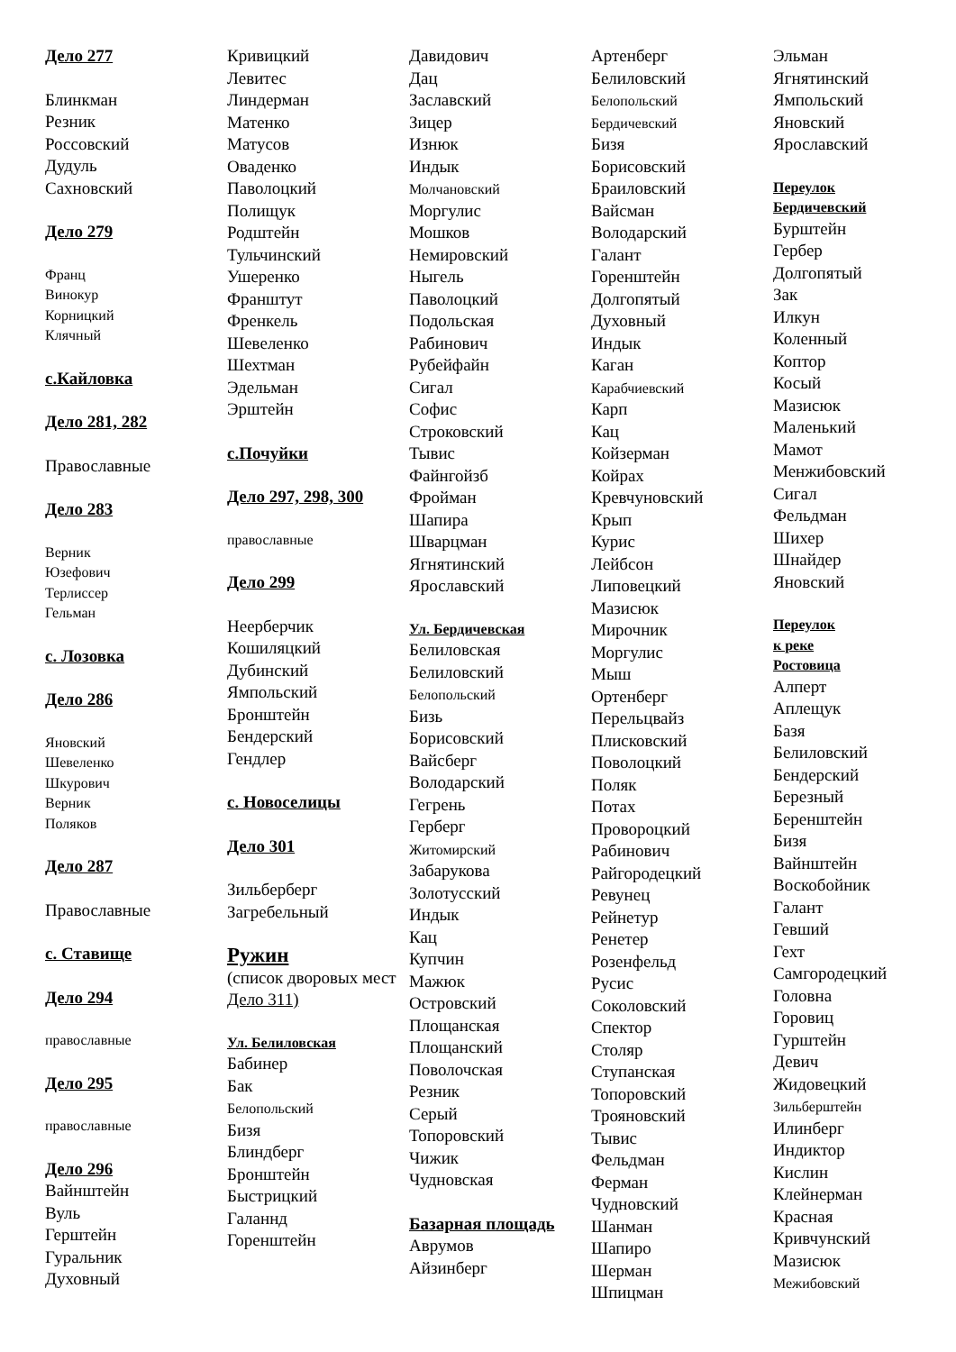Дело 277
Блинкман
Резник
Россовский
Дудуль
Сахновский
Дело 279
Франц
Винокур
Корницкий
Клячный
с.Кайловка
Дело 281, 282
Православные
Дело 283
Верник
Юзефович
Терлиссер
Гельман
с. Лозовка
Дело 286
Яновский
Шевеленко
Шкурович
Верник
Поляков
Дело 287
Православные
с. Ставище
Дело 294
православные
Дело 295
православные
Дело 296
Вайнштейн
Вуль
Герштейн
Гуральник
Духовный
Кривицкий
Левитес
Линдерман
Матенко
Матусов
Оваденко
Паволоцкий
Полищук
Родштейн
Тульчинский
Ушеренко
Франштут
Френкель
Шевеленко
Шехтман
Эдельман
Эрштейн
с.Почуйки
Дело 297, 298, 300
православные
Дело 299
Неерберчик
Кошиляцкий
Дубинский
Ямпольский
Бронштейн
Бендерский
Гендлер
с. Новоселицы
Дело 301
Зильберберг
Загребельный
Ружин
(список дворовых мест Дело 311)
Ул. Белиловская
Бабинер
Бак
Белопольский
Бизя
Блиндберг
Бронштейн
Быстрицкий
Галаннд
Горенштейн
Давидович
Дац
Заславский
Зицер
Изнюк
Индык
Молчановский
Моргулис
Мошков
Немировский
Ныгель
Паволоцкий
Подольская
Рабинович
Рубейфайн
Сигал
Софис
Строковский
Тывис
Файнгойзб
Фройман
Шапира
Шварцман
Ягнятинский
Ярославский
Ул. Бердичевская
Белиловская
Белиловский
Белопольский
Бизь
Борисовский
Вайсберг
Володарский
Гегрень
Герберг
Житомирский
Забарукова
Золотусский
Индык
Кац
Купчин
Мажюк
Островский
Площанская
Площанский
Поволочская
Резник
Серый
Топоровский
Чижик
Чудновская
Базарная площадь
Аврумов
Айзинберг
Артенберг
Белиловский
Белопольский
Бердичевский
Бизя
Борисовский
Браиловский
Вайсман
Володарский
Галант
Горенштейн
Долгопятый
Духовный
Индык
Каган
Карабчиевский
Карп
Кац
Койзерман
Койрах
Кревчуновский
Крып
Курис
Лейбсон
Липовецкий
Мазисюк
Мирочник
Моргулис
Мыш
Ортенберг
Перельцвайз
Плисковский
Поволоцкий
Поляк
Потах
Провороцкий
Рабинович
Райгородецкий
Ревунец
Рейнетур
Ренетер
Розенфельд
Русис
Соколовский
Спектор
Столяр
Ступанская
Топоровский
Трояновский
Тывис
Фельдман
Ферман
Чудновский
Шанман
Шапиро
Шерман
Шпицман
Эльман
Ягнятинский
Ямпольский
Яновский
Ярославский
Переулок
Бердичевский
Бурштейн
Гербер
Долгопятый
Зак
Илкун
Коленный
Коптор
Косый
Мазисюк
Маленький
Мамот
Менжибовский
Сигал
Фельдман
Шихер
Шнайдер
Яновский
Переулок
к реке
Ростовица
Алперт
Аплещук
Базя
Белиловский
Бендерский
Березный
Беренштейн
Бизя
Вайнштейн
Воскобойник
Галант
Гевший
Гехт
Самгородецкий
Головна
Горовиц
Гурштейн
Девич
Жидовецкий
Зильберштейн
Илинберг
Индиктор
Кислин
Клейнерман
Красная
Кривчунский
Мазисюк
Межибовский